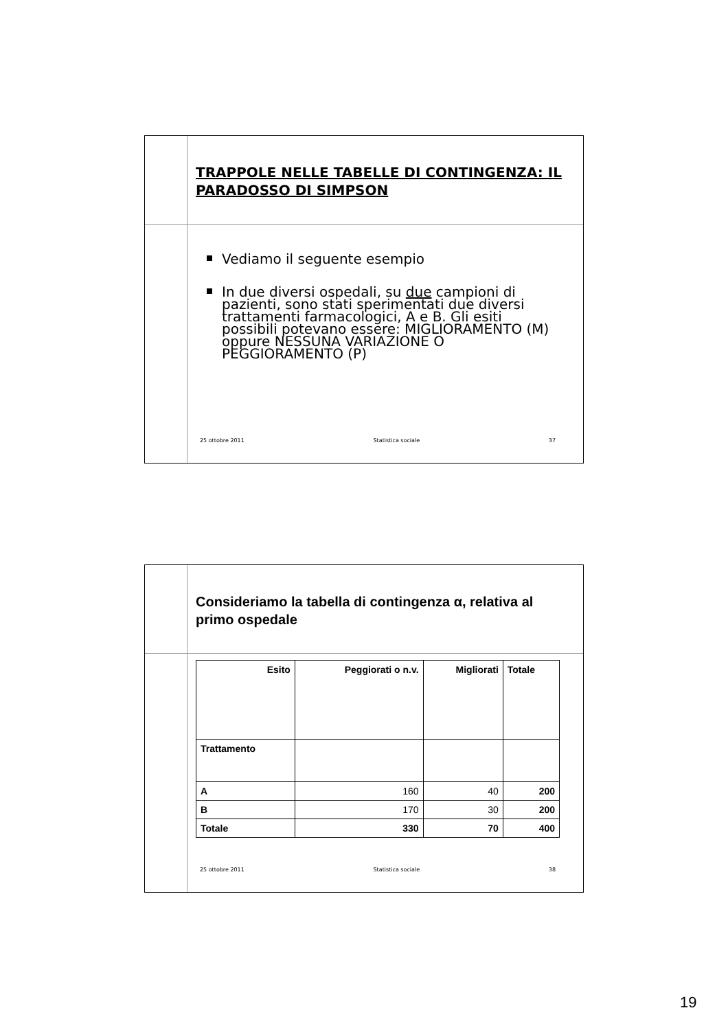TRAPPOLE NELLE TABELLE DI CONTINGENZA: IL PARADOSSO DI SIMPSON
Vediamo il seguente esempio
In due diversi ospedali, su due campioni di pazienti, sono stati sperimentati due diversi trattamenti farmacologici, A e B. Gli esiti possibili potevano essere: MIGLIORAMENTO (M) oppure NESSUNA VARIAZIONE O PEGGIORAMENTO (P)
25 ottobre 2011 Statistica sociale 37
Consideriamo la tabella di contingenza α, relativa al primo ospedale
| Esito | Peggiorati o n.v. | Migliorati | Totale |
| --- | --- | --- | --- |
| Trattamento | | | |
| A | 160 | 40 | 200 |
| B | 170 | 30 | 200 |
| Totale | 330 | 70 | 400 |
25 ottobre 2011 Statistica sociale 38
19